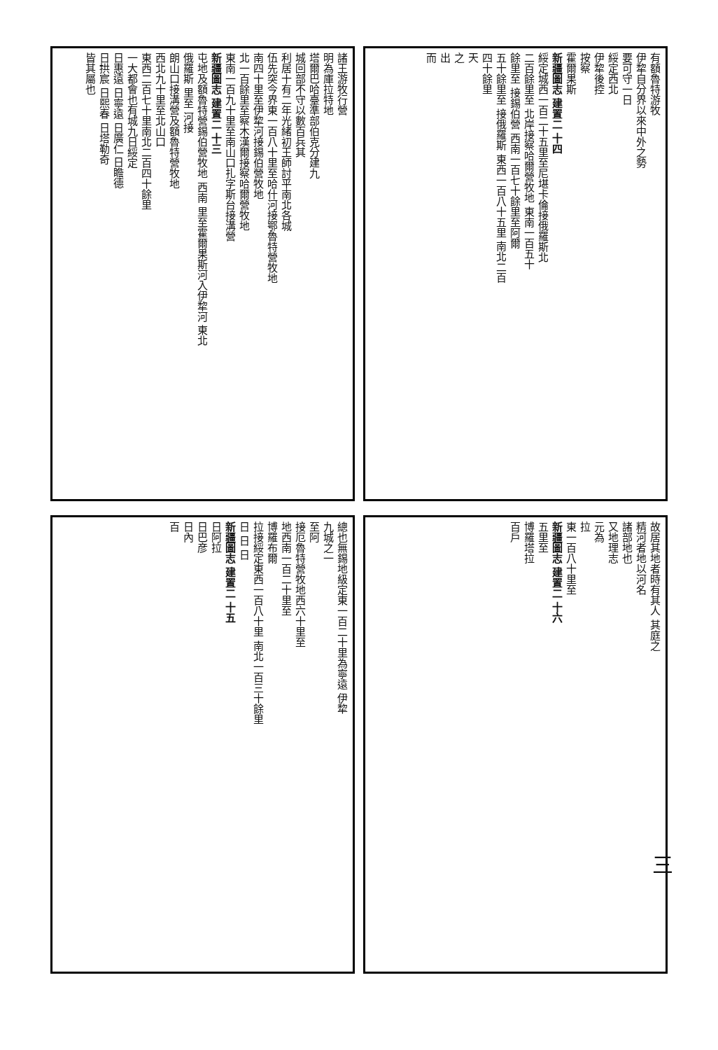諸王游牧行營
明為庫拉特地
塔爾巴哈臺準部伯克分建九
城回部不守以數百兵其
利居十有二年光緒初王師討平南北各城
伍先突今界東一百八十里至哈什河接鄂魯特營牧地
南四十里至伊犂河接錫伯營牧地
北一百餘里至察木漢爾接察哈爾營牧地
東南一百九十里至南山口扎字斯台接溝營
新疆圖志 建置二 十三
屯地及額魯特營錫伯營牧地 西南 里至霍爾果斯河入伊犂河 東北
俄羅斯 里至 河接
朗山口接溝營及額魯特營牧地
西北九十里至北山口
東西二百七十里南北二百四十餘里
一大都會也有城九日綏定
日惠遠 日寧遠 日廣仁 日瞻德
日拱宸 日熙春 日塔勒奇
皆其屬也
有額魯特游牧
伊犂自分界以來中外之勢
要可守一日
綏定西北
伊犂後控
按察
霍爾果斯
新疆圖志 建置二 十四
綏定城西一百二十五里至尼堪卡倫接俄羅斯北
二百餘里至 北岸接察哈爾營牧地 東南一百五十
餘里至 接錫伯營 西南一百七十餘里至阿爾
五十餘里至 接俄羅斯 東西一百八十五里 南北二百
四十餘里
天
之
出
而
總也無錫地級定東一百二十里為寧遠 伊犂
九城之一
至阿
接厄魯特營牧地西六十里至
地西南一百二十里至
博羅布爾
拉接綏定東西一百八十里 南北一百三十餘里
日 日 日
新疆圖志 建置二 十五
日阿拉
日巴彦
日內
百
故居其地者時有其人 其庭之
精河者地以河名
諸部地也
又地理志
元為
拉
東一百八十里至
新疆圖志 建置二 十六
五里至
博羅塔拉
百戶
三